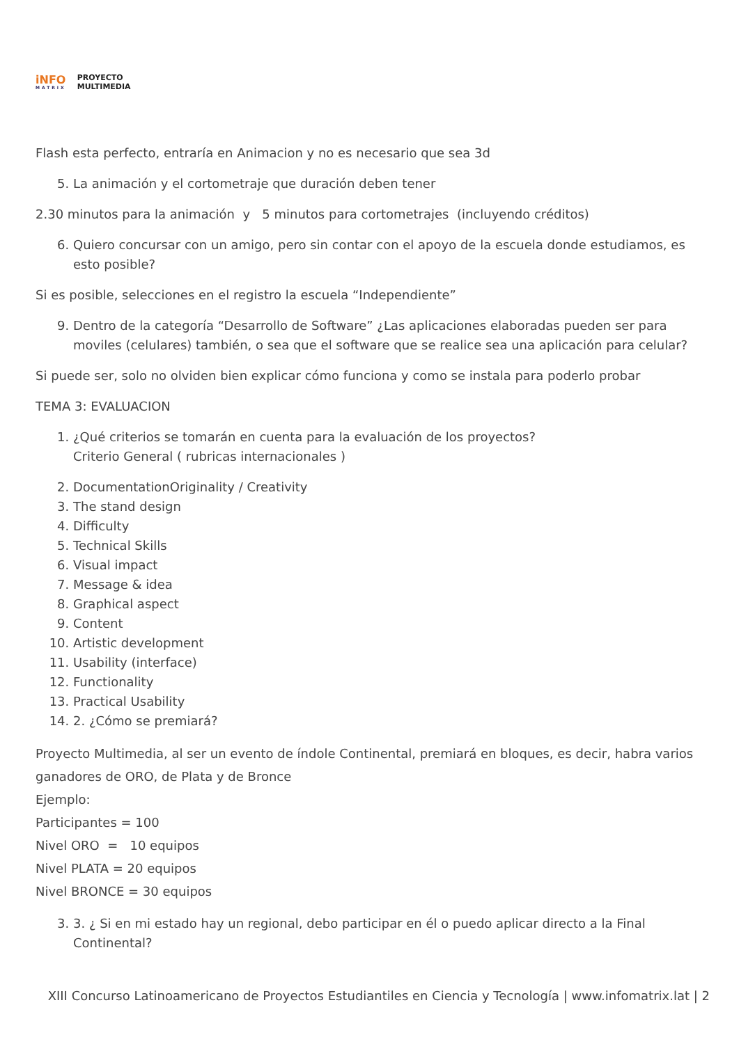iNFO
MATRIX
PROYECTO
MULTIMEDIA
Flash esta perfecto, entraría en Animacion y no es necesario que sea 3d
5. La animación y el cortometraje que duración deben tener
2.30 minutos para la animación y 5 minutos para cortometrajes (incluyendo créditos)
6. Quiero concursar con un amigo, pero sin contar con el apoyo de la escuela donde estudiamos, es esto posible?
Si es posible, selecciones en el registro la escuela “Independiente”
9. Dentro de la categoría “Desarrollo de Software” ¿Las aplicaciones elaboradas pueden ser para moviles (celulares) también, o sea que el software que se realice sea una aplicación para celular?
Si puede ser, solo no olviden bien explicar cómo funciona y como se instala para poderlo probar
TEMA 3: EVALUACION
1. ¿Qué criterios se tomarán en cuenta para la evaluación de los proyectos?
Criterio General ( rubricas internacionales )
2. DocumentationOriginality / Creativity
3. The stand design
4. Difficulty
5. Technical Skills
6. Visual impact
7. Message & idea
8. Graphical aspect
9. Content
10. Artistic development
11. Usability (interface)
12. Functionality
13. Practical Usability
14. 2. ¿Cómo se premiará?
Proyecto Multimedia, al ser un evento de índole Continental, premiará en bloques, es decir, habra varios ganadores de ORO, de Plata y de Bronce
Ejemplo:
Participantes = 100
Nivel ORO = 10 equipos
Nivel PLATA = 20 equipos
Nivel BRONCE = 30 equipos
3. 3. ¿ Si en mi estado hay un regional, debo participar en él o puedo aplicar directo a la Final Continental?
XIII Concurso Latinoamericano de Proyectos Estudiantiles en Ciencia y Tecnología | www.infomatrix.lat | 2